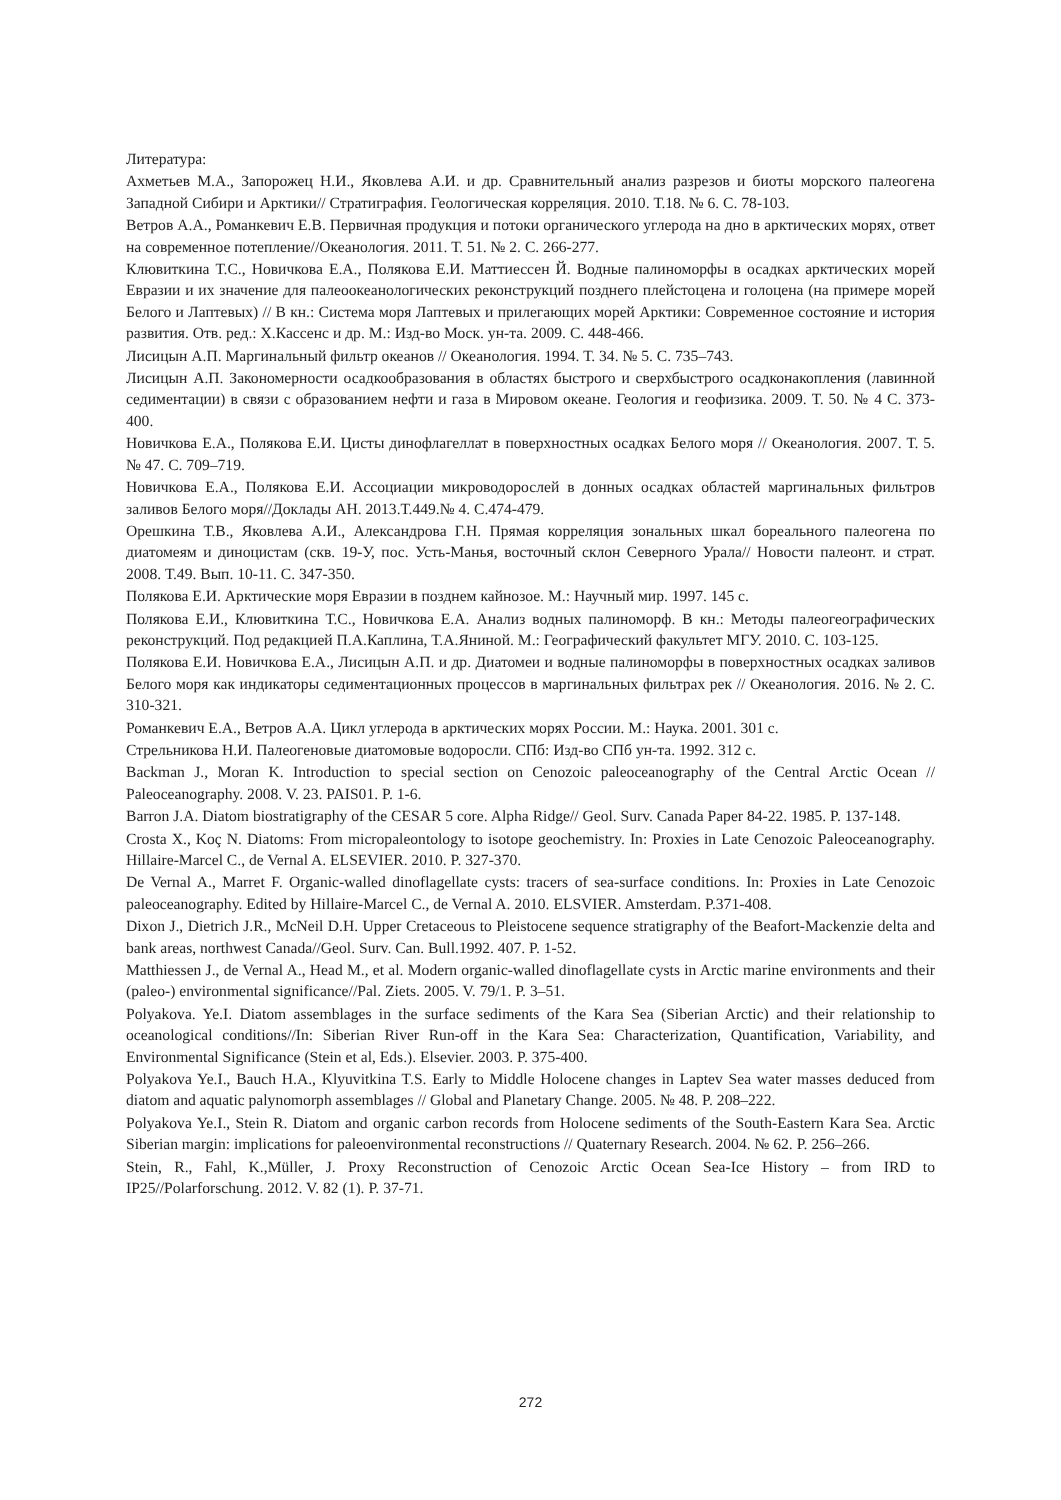Литература:
Ахметьев М.А., Запорожец Н.И., Яковлева А.И. и др. Сравнительный анализ разрезов и биоты морского палеогена Западной Сибири и Арктики// Стратиграфия. Геологическая корреляция. 2010. Т.18. № 6. С. 78-103.
Ветров А.А., Романкевич Е.В. Первичная продукция и потоки органического углерода на дно в арктических морях, ответ на современное потепление//Океанология. 2011. Т. 51. № 2. С. 266-277.
Клювиткина Т.С., Новичкова Е.А., Полякова Е.И. Маттиессен Й. Водные палиноморфы в осадках арктических морей Евразии и их значение для палеоокеанологических реконструкций позднего плейстоцена и голоцена (на примере морей Белого и Лаптевых) // В кн.: Система моря Лаптевых и прилегающих морей Арктики: Современное состояние и история развития. Отв. ред.: Х.Кассенс и др. М.: Изд-во Моск. ун-та. 2009. С. 448-466.
Лисицын А.П. Маргинальный фильтр океанов // Океанология. 1994. Т. 34. № 5. С. 735–743.
Лисицын А.П. Закономерности осадкообразования в областях быстрого и сверхбыстрого осадконакопления (лавинной седиментации) в связи с образованием нефти и газа в Мировом океане. Геология и геофизика. 2009. Т. 50. № 4 С. 373-400.
Новичкова Е.А., Полякова Е.И. Цисты динофлагеллат в поверхностных осадках Белого моря // Океанология. 2007. Т. 5. № 47. С. 709–719.
Новичкова Е.А., Полякова Е.И. Ассоциации микроводорослей в донных осадках областей маргинальных фильтров заливов Белого моря//Доклады АН. 2013.Т.449.№ 4. С.474-479.
Орешкина Т.В., Яковлева А.И., Александрова Г.Н. Прямая корреляция зональных шкал бореального палеогена по диатомеям и диноцистам (скв. 19-У, пос. Усть-Манья, восточный склон Северного Урала// Новости палеонт. и страт. 2008. Т.49. Вып. 10-11. С. 347-350.
Полякова Е.И. Арктические моря Евразии в позднем кайнозое. М.: Научный мир. 1997. 145 с.
Полякова Е.И., Клювиткина Т.С., Новичкова Е.А. Анализ водных палиноморф. В кн.: Методы палеогеографических реконструкций. Под редакцией П.А.Каплина, Т.А.Яниной. М.: Географический факультет МГУ. 2010. С. 103-125.
Полякова Е.И. Новичкова Е.А., Лисицын А.П. и др. Диатомеи и водные палиноморфы в поверхностных осадках заливов Белого моря как индикаторы седиментационных процессов в маргинальных фильтрах рек // Океанология. 2016. № 2. С. 310-321.
Романкевич Е.А., Ветров А.А. Цикл углерода в арктических морях России. М.: Наука. 2001. 301 с.
Стрельникова Н.И. Палеогеновые диатомовые водоросли. СПб: Изд-во СПб ун-та. 1992. 312 с.
Backman J., Moran K. Introduction to special section on Cenozoic paleoceanography of the Central Arctic Ocean // Paleoceanography. 2008. V. 23. PAIS01. P. 1-6.
Barron J.A. Diatom biostratigraphy of the CESAR 5 core. Alpha Ridge// Geol. Surv. Canada Paper 84-22. 1985. P. 137-148.
Crosta X., Koç N. Diatoms: From micropaleontology to isotope geochemistry. In: Proxies in Late Cenozoic Paleoceanography. Hillaire-Marcel C., de Vernal A. ELSEVIER. 2010. P. 327-370.
De Vernal A., Marret F. Organic-walled dinoflagellate cysts: tracers of sea-surface conditions. In: Proxies in Late Cenozoic paleoceanography. Edited by Hillaire-Marcel C., de Vernal A. 2010. ELSVIER. Amsterdam. P.371-408.
Dixon J., Dietrich J.R., McNeil D.H. Upper Cretaceous to Pleistocene sequence stratigraphy of the Beafort-Mackenzie delta and bank areas, northwest Canada//Geol. Surv. Can. Bull.1992. 407. P. 1-52.
Matthiessen J., de Vernal A., Head M., et al. Modern organic-walled dinoflagellate cysts in Arctic marine environments and their (paleo-) environmental significance//Pal. Ziets. 2005. V. 79/1. P. 3–51.
Polyakova. Ye.I. Diatom assemblages in the surface sediments of the Kara Sea (Siberian Arctic) and their relationship to oceanological conditions//In: Siberian River Run-off in the Kara Sea: Characterization, Quantification, Variability, and Environmental Significance (Stein et al, Eds.). Elsevier. 2003. P. 375-400.
Polyakova Ye.I., Bauch H.A., Klyuvitkina T.S. Early to Middle Holocene changes in Laptev Sea water masses deduced from diatom and aquatic palynomorph assemblages // Global and Planetary Change. 2005. № 48. P. 208–222.
Polyakova Ye.I., Stein R. Diatom and organic carbon records from Holocene sediments of the South-Eastern Kara Sea. Arctic Siberian margin: implications for paleoenvironmental reconstructions // Quaternary Research. 2004. № 62. P. 256–266.
Stein, R., Fahl, K.,Müller, J. Proxy Reconstruction of Cenozoic Arctic Ocean Sea-Ice History – from IRD to IP25//Polarforschung. 2012. V. 82 (1). P. 37-71.
272